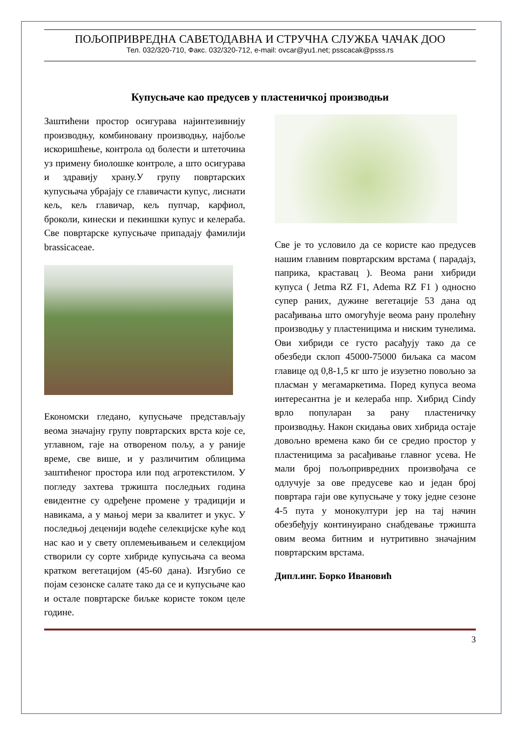ПОЉОПРИВРЕДНА САВЕТОДАВНА И СТРУЧНА СЛУЖБА ЧАЧАК ДОО
Тел. 032/320-710, Факс. 032/320-712, e-mail: ovcar@yu1.net; psscacak@psss.rs
Купусњаче као предусев у пластеничкој производњи
Заштићени простор осигурава најинтезивнију производњу, комбиновану производњу, најбоље искоришћење, контрола од болести и штеточина уз примену биолошке контроле, а што осигурава и здравију храну.У групу повртарских купусњача убрајају се главичасти купус, лиснати кељ, кељ главичар, кељ пупчар, карфиол, броколи, кинески и пекиншки купус и келераба. Све повртарске купусњаче припадају фамилији brassicaceae.
Економски гледано, купусњаче представљају веома значајну групу повртарских врста које се, углавном, гаје на отвореном пољу, а у раније време, све више, и у различитим облицима заштићеног простора или под агротекстилом. У погледу захтева тржишта последњих година евидентне су одређене промене у традицији и навикама, а у мањој мери за квалитет и укус. У последњој деценији водеће селекцијске куће код нас као и у свету оплемењивањем и селекцијом створили су сорте хибриде купусњача са веома кратком вегетацијом (45-60 дана). Изгубио се појам сезонске салате тако да се и купусњаче као и остале повртарске биљке користе током целе године.
Све је то условило да се користе као предусев нашим главним повртарским врстама ( парадајз, паприка, краставац ). Веома рани хибриди купуса ( Jetma RZ F1, Adema RZ F1 ) односно супер раних, дужине вегетације 53 дана од расађивања што омогућује веома рану пролећну производњу у пластеницима и ниским тунелима. Ови хибриди се густо расађују тако да се обезбеди склоп 45000-75000 биљака са масом главице од 0,8-1,5 кг што је изузетно повољно за пласман у мегамаркетима. Поред купуса веома интересантна је и келераба нпр. Хибрид Cindy врло популаран за рану пластеничку производњу. Након скидања ових хибрида остаје довољно времена како би се средио простор у пластеницима за расађивање главног усева. Не мали број пољопривредних произвођача се одлучује за ове предусеве као и један број повртара гаји ове купусњаче у току једне сезоне 4-5 пута у монокултури јер на тај начин обезбеђују континуирано снабдевање тржишта овим веома битним и нутритивно значајним повртарским врстама.
Дипл.инг. Борко Ивановић
3